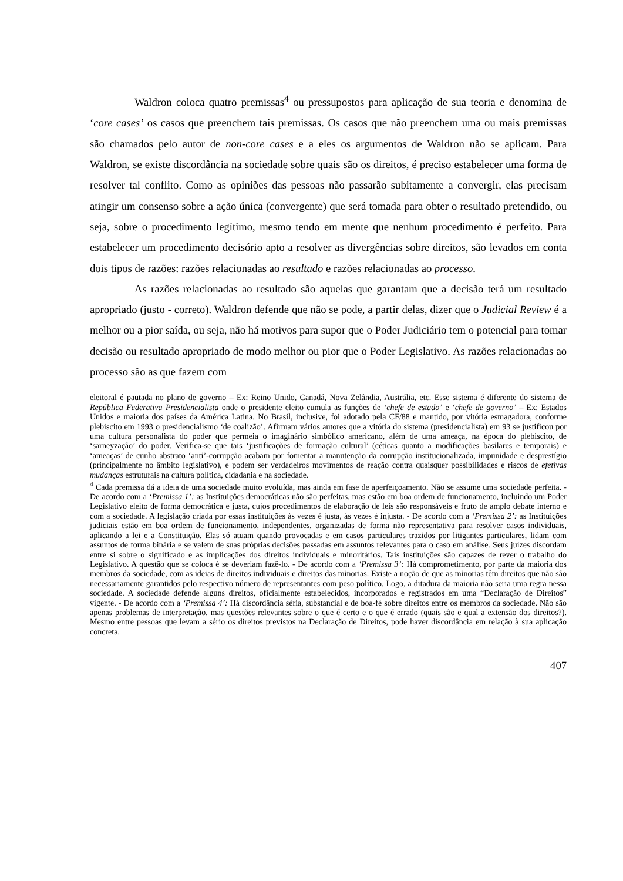Waldron coloca quatro premissas<sup>4</sup> ou pressupostos para aplicação de sua teoria e denomina de ‘core cases’ os casos que preenchem tais premissas. Os casos que não preenchem uma ou mais premissas são chamados pelo autor de non-core cases e a eles os argumentos de Waldron não se aplicam. Para Waldron, se existe discordância na sociedade sobre quais são os direitos, é preciso estabelecer uma forma de resolver tal conflito. Como as opiniões das pessoas não passarão subitamente a convergir, elas precisam atingir um consenso sobre a ação única (convergente) que será tomada para obter o resultado pretendido, ou seja, sobre o procedimento legítimo, mesmo tendo em mente que nenhum procedimento é perfeito. Para estabelecer um procedimento decisório apto a resolver as divergências sobre direitos, são levados em conta dois tipos de razões: razões relacionadas ao resultado e razões relacionadas ao processo.
As razões relacionadas ao resultado são aquelas que garantam que a decisão terá um resultado apropriado (justo - correto). Waldron defende que não se pode, a partir delas, dizer que o Judicial Review é a melhor ou a pior saída, ou seja, não há motivos para supor que o Poder Judiciário tem o potencial para tomar decisão ou resultado apropriado de modo melhor ou pior que o Poder Legislativo. As razões relacionadas ao processo são as que fazem com
eleitoral é pautada no plano de governo – Ex: Reino Unido, Canadá, Nova Zelândia, Austrália, etc. Esse sistema é diferente do sistema de República Federativa Presidencialista onde o presidente eleito cumula as funções de ‘chefe de estado’ e ‘chefe de governo’ – Ex: Estados Unidos e maioria dos países da América Latina. No Brasil, inclusive, foi adotado pela CF/88 e mantido, por vitória esmagadora, conforme plebiscito em 1993 o presidencialismo ‘de coalizão’. Afirmam vários autores que a vitória do sistema (presidencialista) em 93 se justificou por uma cultura personalista do poder que permeia o imaginário simbólico americano, além de uma ameaça, na época do plebiscito, de ‘sarneyzação’ do poder. Verifica-se que tais ‘justificações de formação cultural’ (céticas quanto a modificações basilares e temporais) e ‘ameaças’ de cunho abstrato ‘anti’-corrupção acabam por fomentar a manutenção da corrupção institucionalizada, impunidade e desprestígio (principalmente no âmbito legislativo), e podem ser verdadeiros movimentos de reação contra quaisquer possibilidades e riscos de efetivas mudanças estruturais na cultura política, cidadania e na sociedade.
<sup>4</sup> Cada premissa dá a ideia de uma sociedade muito evoluída, mas ainda em fase de aperfeiçoamento. Não se assume uma sociedade perfeita. - De acordo com a ‘Premissa 1’: as Instituições democráticas não são perfeitas, mas estão em boa ordem de funcionamento, incluindo um Poder Legislativo eleito de forma democrática e justa, cujos procedimentos de elaboração de leis são responsáveis e fruto de amplo debate interno e com a sociedade. A legislação criada por essas instituições às vezes é justa, às vezes é injusta. - De acordo com a ‘Premissa 2’: as Instituições judiciais estão em boa ordem de funcionamento, independentes, organizadas de forma não representativa para resolver casos individuais, aplicando a lei e a Constituição. Elas só atuam quando provocadas e em casos particulares trazidos por litigantes particulares, lidam com assuntos de forma binária e se valem de suas próprias decisões passadas em assuntos relevantes para o caso em análise. Seus juízes discordam entre si sobre o significado e as implicações dos direitos individuais e minoritários. Tais instituições são capazes de rever o trabalho do Legislativo. A questão que se coloca é se deveriam fazê-lo. - De acordo com a ‘Premissa 3’: Há comprometimento, por parte da maioria dos membros da sociedade, com as ideias de direitos individuais e direitos das minorias. Existe a noção de que as minorias têm direitos que não são necessariamente garantidos pelo respectivo número de representantes com peso político. Logo, a ditadura da maioria não seria uma regra nessa sociedade. A sociedade defende alguns direitos, oficialmente estabelecidos, incorporados e registrados em uma “Declaração de Direitos” vigente. - De acordo com a ‘Premissa 4’: Há discordância séria, substancial e de boa-fé sobre direitos entre os membros da sociedade. Não são apenas problemas de interpretação, mas questões relevantes sobre o que é certo e o que é errado (quais são e qual a extensão dos direitos?). Mesmo entre pessoas que levam a sério os direitos previstos na Declaração de Direitos, pode haver discordância em relação à sua aplicação concreta.
407